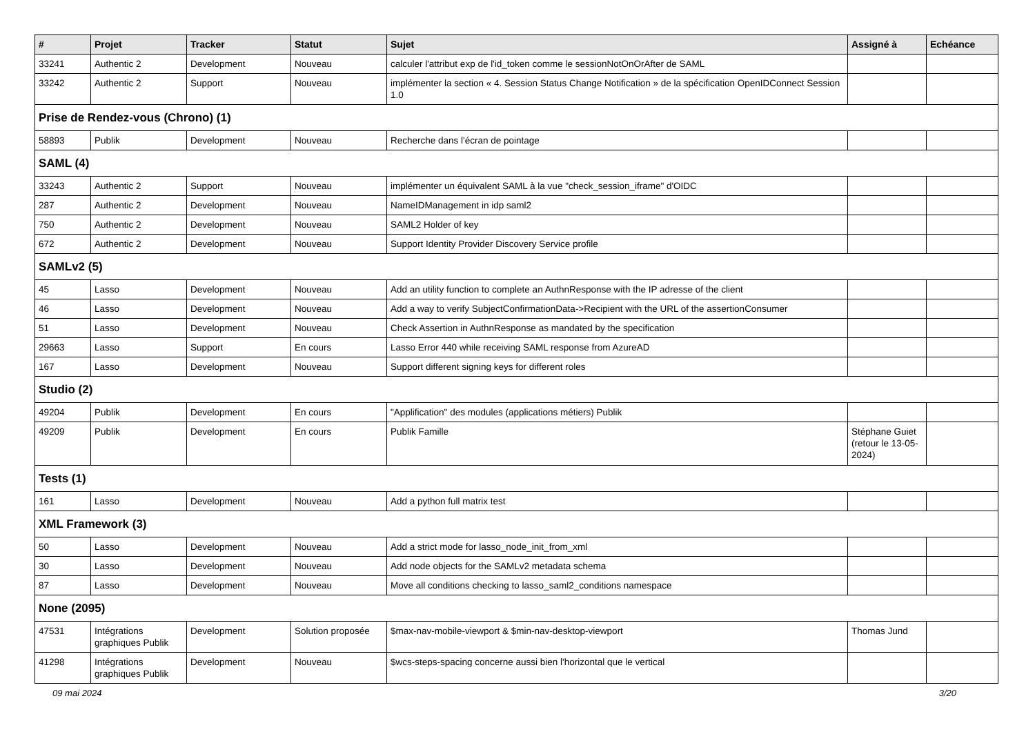| # | Projet | Tracker | Statut | Sujet | Assigné à | Echéance |
| --- | --- | --- | --- | --- | --- | --- |
| 33241 | Authentic 2 | Development | Nouveau | calculer l'attribut exp de l'id_token comme le sessionNotOnOrAfter de SAML | | |
| 33242 | Authentic 2 | Support | Nouveau | implémenter la section « 4. Session Status Change Notification » de la spécification OpenIDConnect Session 1.0 | | |
| Prise de Rendez-vous (Chrono) (1) | | | | | | |
| 58893 | Publik | Development | Nouveau | Recherche dans l'écran de pointage | | |
| SAML (4) | | | | | | |
| 33243 | Authentic 2 | Support | Nouveau | implémenter un équivalent SAML à la vue "check_session_iframe" d'OIDC | | |
| 287 | Authentic 2 | Development | Nouveau | NameIDManagement in idp saml2 | | |
| 750 | Authentic 2 | Development | Nouveau | SAML2 Holder of key | | |
| 672 | Authentic 2 | Development | Nouveau | Support Identity Provider Discovery Service profile | | |
| SAMLv2 (5) | | | | | | |
| 45 | Lasso | Development | Nouveau | Add an utility function to complete an AuthnResponse with the IP adresse of the client | | |
| 46 | Lasso | Development | Nouveau | Add a way to verify SubjectConfirmationData->Recipient with the URL of the assertionConsumer | | |
| 51 | Lasso | Development | Nouveau | Check Assertion in AuthnResponse as mandated by the specification | | |
| 29663 | Lasso | Support | En cours | Lasso Error 440 while receiving SAML response from AzureAD | | |
| 167 | Lasso | Development | Nouveau | Support different signing keys for different roles | | |
| Studio (2) | | | | | | |
| 49204 | Publik | Development | En cours | "Applification" des modules (applications métiers) Publik | | |
| 49209 | Publik | Development | En cours | Publik Famille | Stéphane Guiet (retour le 13-05-2024) | |
| Tests (1) | | | | | | |
| 161 | Lasso | Development | Nouveau | Add a python full matrix test | | |
| XML Framework (3) | | | | | | |
| 50 | Lasso | Development | Nouveau | Add a strict mode for lasso_node_init_from_xml | | |
| 30 | Lasso | Development | Nouveau | Add node objects for the SAMLv2 metadata schema | | |
| 87 | Lasso | Development | Nouveau | Move all conditions checking to lasso_saml2_conditions namespace | | |
| None (2095) | | | | | | |
| 47531 | Intégrations graphiques Publik | Development | Solution proposée | $max-nav-mobile-viewport & $min-nav-desktop-viewport | Thomas Jund | |
| 41298 | Intégrations graphiques Publik | Development | Nouveau | $wcs-steps-spacing concerne aussi bien l'horizontal que le vertical | | |
09 mai 2024 3/20